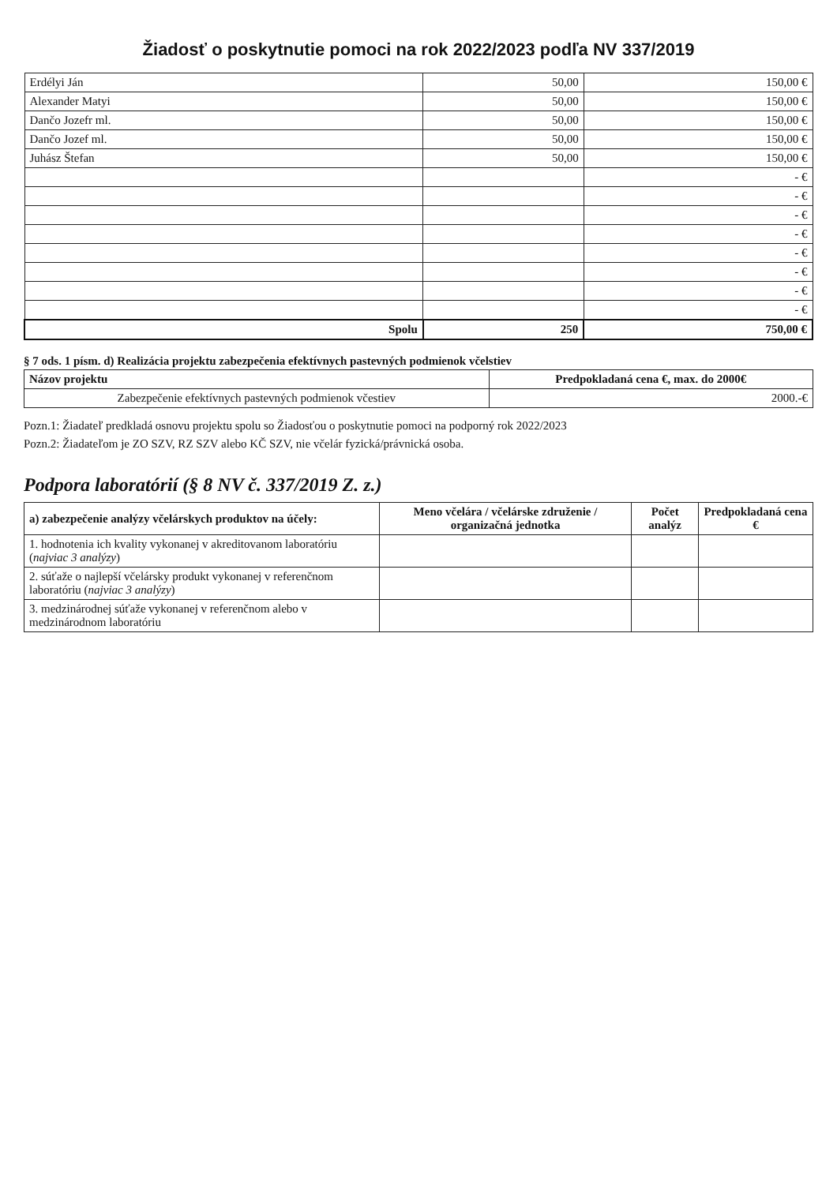Žiadosť o poskytnutie pomoci na rok 2022/2023 podľa NV 337/2019
| Erdélyi Ján | 50,00 | 150,00 € |
| Alexander Matyi | 50,00 | 150,00 € |
| Dančo Jozefr ml. | 50,00 | 150,00 € |
| Dančo Jozef ml. | 50,00 | 150,00 € |
| Juhász Štefan | 50,00 | 150,00 € |
| | | - € |
| | | - € |
| | | - € |
| | | - € |
| | | - € |
| | | - € |
| | | - € |
| | | - € |
| Spolu | 250 | 750,00 € |
§ 7 ods. 1 písm. d) Realizácia projektu zabezpečenia efektívnych pastevných podmienok včelstiev
| Názov projektu | Predpokladaná cena €, max. do 2000€ |
| --- | --- |
| Zabezpečenie efektívnych pastevných podmienok včestiev | 2000.-€ |
Pozn.1: Žiadateľ predkladá osnovu projektu spolu so Žiadosťou o poskytnutie pomoci na podporný rok 2022/2023
Pozn.2: Žiadateľom je ZO SZV, RZ SZV alebo KČ SZV, nie včelár fyzická/právnická osoba.
Podpora laboratórií (§ 8 NV č. 337/2019 Z. z.)
| a) zabezpečenie analýzy včelárskych produktov na účely: | Meno včelára / včelárske združenie / organizačná jednotka | Počet analýz | Predpokladaná cena € |
| --- | --- | --- | --- |
| 1. hodnotenia ich kvality vykonanej v akreditovanom laboratóriu ( najviac 3 analýzy ) | | | |
| 2. súťaže o najlepší včelársky produkt vykonanej v referenčnom laboratóriu ( najviac 3 analýzy ) | | | |
| 3. medzinárodnej súťaže vykonanej v referenčnom alebo v medzinárodnom laboratóriu | | | |